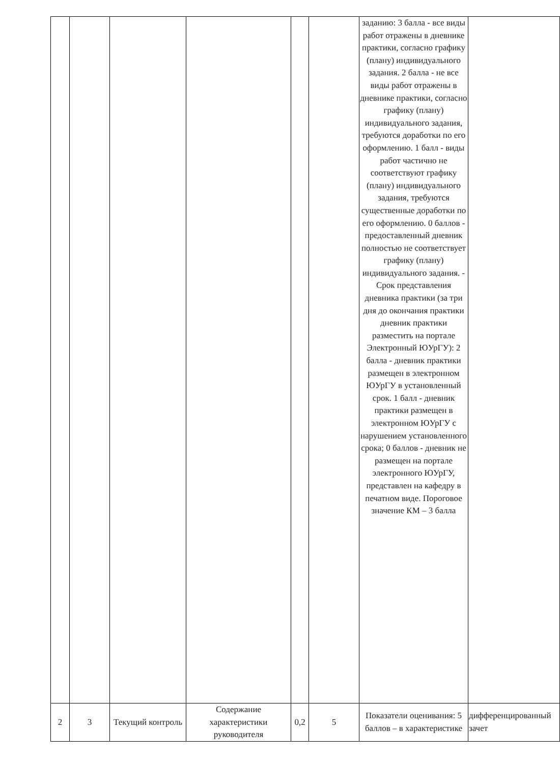| | | | | | | заданию: 3 балла - все виды работ отражены в дневнике практики, согласно графику (плану) индивидуального задания. 2 балла - не все виды работ отражены в дневнике практики, согласно графику (плану) индивидуального задания, требуются доработки по его оформлению. 1 балл - виды работ частично не соответствуют графику (плану) индивидуального задания, требуются существенные доработки по его оформлению. 0 баллов - предоставленный дневник полностью не соответствует графику (плану) индивидуального задания. - Срок представления дневника практики (за три дня до окончания практики дневник практики разместить на портале Электронный ЮУрГУ): 2 балла - дневник практики размещен в электронном ЮУрГУ в установленный срок. 1 балл - дневник практики размещен в электронном ЮУрГУ с нарушением установленного срока; 0 баллов - дневник не размещен на портале электронного ЮУрГУ, представлен на кафедру в печатном виде. Пороговое значение КМ – 3 балла | |
| 2 | 3 | Текущий контроль | Содержание характеристики руководителя | 0,2 | 5 | Показатели оценивания: 5 баллов – в характеристике | дифференцированный зачет |